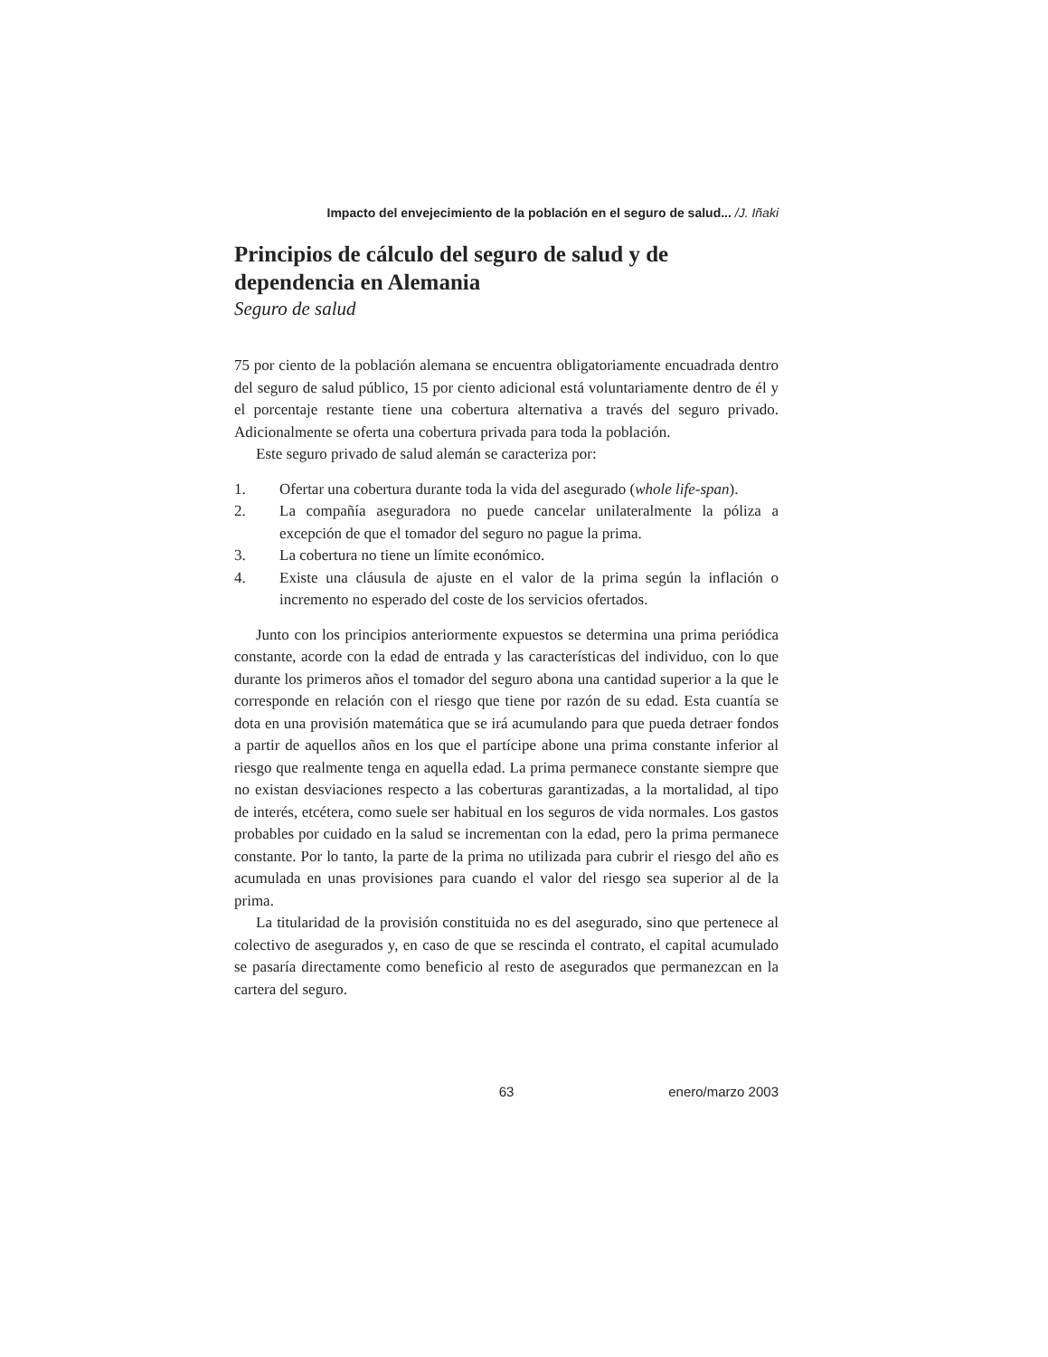Impacto del envejecimiento de la población en el seguro de salud... /J. Iñaki
Principios de cálculo del seguro de salud y de dependencia en Alemania
Seguro de salud
75 por ciento de la población alemana se encuentra obligatoriamente encuadrada dentro del seguro de salud público, 15 por ciento adicional está voluntariamente dentro de él y el porcentaje restante tiene una cobertura alternativa a través del seguro privado. Adicionalmente se oferta una cobertura privada para toda la población.
Este seguro privado de salud alemán se caracteriza por:
1. Ofertar una cobertura durante toda la vida del asegurado (whole life-span).
2. La compañía aseguradora no puede cancelar unilateralmente la póliza a excepción de que el tomador del seguro no pague la prima.
3. La cobertura no tiene un límite económico.
4. Existe una cláusula de ajuste en el valor de la prima según la inflación o incremento no esperado del coste de los servicios ofertados.
Junto con los principios anteriormente expuestos se determina una prima periódica constante, acorde con la edad de entrada y las características del individuo, con lo que durante los primeros años el tomador del seguro abona una cantidad superior a la que le corresponde en relación con el riesgo que tiene por razón de su edad. Esta cuantía se dota en una provisión matemática que se irá acumulando para que pueda detraer fondos a partir de aquellos años en los que el partícipe abone una prima constante inferior al riesgo que realmente tenga en aquella edad. La prima permanece constante siempre que no existan desviaciones respecto a las coberturas garantizadas, a la mortalidad, al tipo de interés, etcétera, como suele ser habitual en los seguros de vida normales. Los gastos probables por cuidado en la salud se incrementan con la edad, pero la prima permanece constante. Por lo tanto, la parte de la prima no utilizada para cubrir el riesgo del año es acumulada en unas provisiones para cuando el valor del riesgo sea superior al de la prima.
La titularidad de la provisión constituida no es del asegurado, sino que pertenece al colectivo de asegurados y, en caso de que se rescinda el contrato, el capital acumulado se pasaría directamente como beneficio al resto de asegurados que permanezcan en la cartera del seguro.
63 enero/marzo 2003